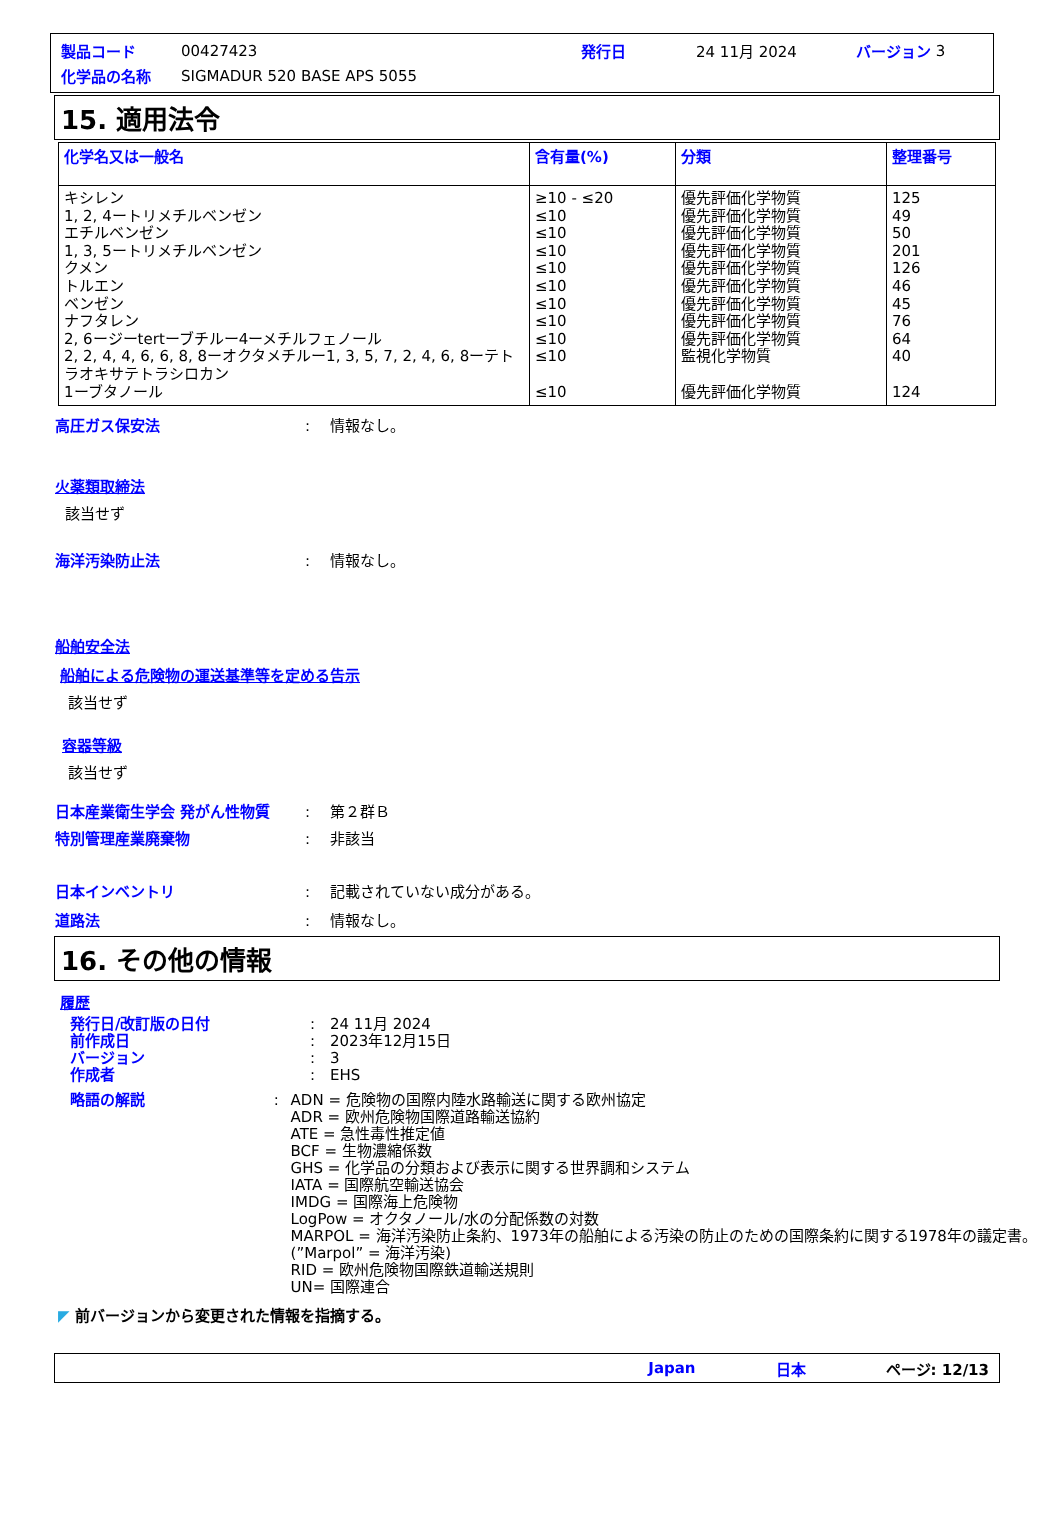製品コード 00427423 発行日 24 11月 2024 バージョン 3
化学品の名称 SIGMADUR 520 BASE APS 5055
15. 適用法令
| 化学名又は一般名 | 含有量(%) | 分類 | 整理番号 |
| --- | --- | --- | --- |
| キシレン 1, 2, 4ートリメチルベンゼン エチルベンゼン 1, 3, 5ートリメチルベンゼン クメン トルエン ベンゼン ナフタレン 2, 6ージーtertーブチルー4ーメチルフェノール 2, 2, 4, 4, 6, 6, 8, 8ーオクタメチルー1, 3, 5, 7, 2, 4, 6, 8ーテトラオキサテトラシロカン 1ーブタノール | ≥10 - ≤20 ≤10 ≤10 ≤10 ≤10 ≤10 ≤10 ≤10 ≤10 ≤10 ≤10 | 優先評価化学物質 優先評価化学物質 優先評価化学物質 優先評価化学物質 優先評価化学物質 優先評価化学物質 優先評価化学物質 優先評価化学物質 優先評価化学物質 監視化学物質 優先評価化学物質 | 125 49 50 201 126 46 45 76 64 40 124 |
高圧ガス保安法: 情報なし。
火薬類取締法
該当せず
海洋汚染防止法: 情報なし。
船舶安全法
船舶による危険物の運送基準等を定める告示
該当せず
容器等級
該当せず
日本産業衛生学会 発がん性物質: 第２群Ｂ
特別管理産業廃棄物: 非該当
日本インベントリ: 記載されていない成分がある。
道路法: 情報なし。
16. その他の情報
履歴
発行日/改訂版の日付: 24 11月 2024
前作成日: 2023年12月15日
バージョン: 3
作成者: EHS
略語の解説: ADN = 危険物の国際内陸水路輸送に関する欧州協定
ADR = 欧州危険物国際道路輸送協約
ATE = 急性毒性推定値
BCF = 生物濃縮係数
GHS = 化学品の分類および表示に関する世界調和システム
IATA = 国際航空輸送協会
IMDG = 国際海上危険物
LogPow = オクタノール/水の分配係数の対数
MARPOL = 海洋汚染防止条約、1973年の船舶による汚染の防止のための国際条約に関する1978年の議定書。(”Marpol” = 海洋汚染)
RID = 欧州危険物国際鉄道輸送規則
UN= 国際連合
◤ 前バージョンから変更された情報を指摘する。
Japan 日本 ページ: 12/13